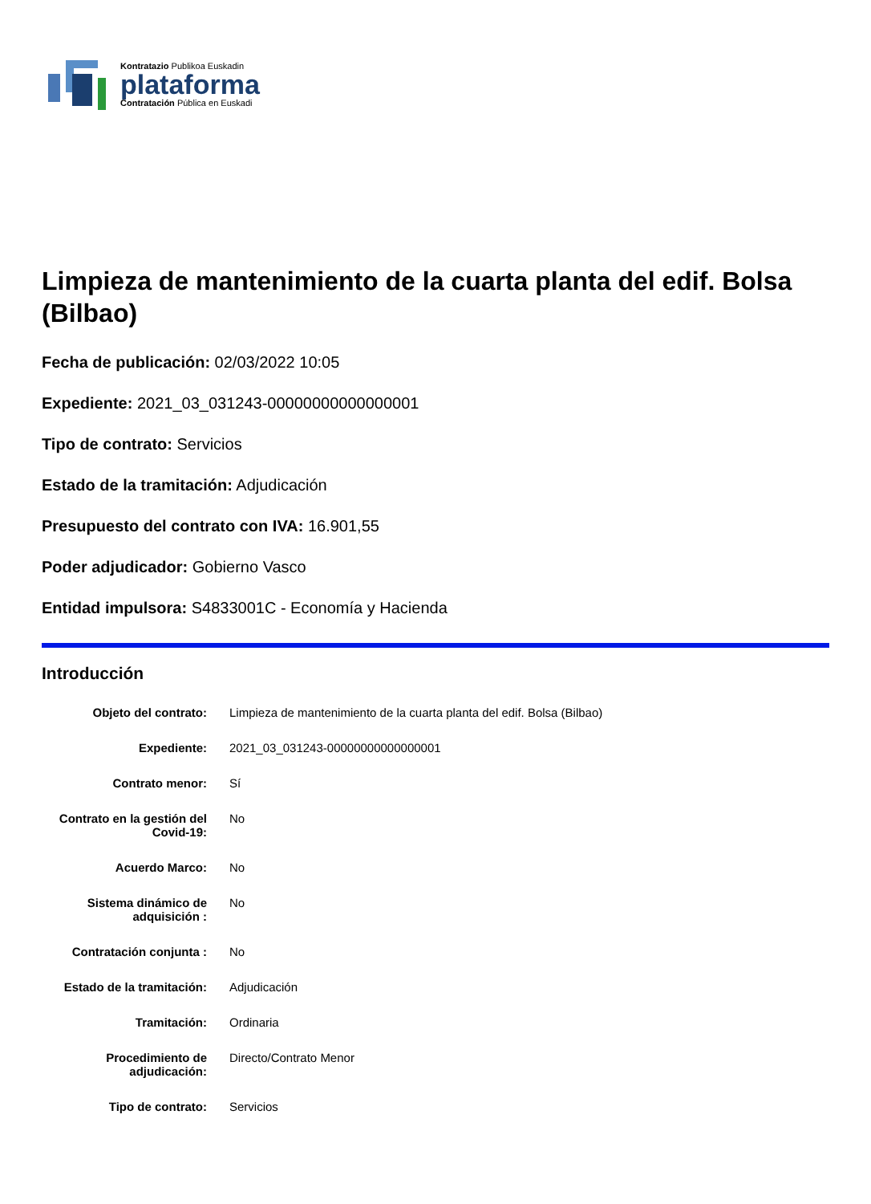Kontratazio Publikoa Euskadin
plataforma
Contratación Pública en Euskadi
Limpieza de mantenimiento de la cuarta planta del edif. Bolsa (Bilbao)
Fecha de publicación: 02/03/2022 10:05
Expediente: 2021_03_031243-00000000000000001
Tipo de contrato: Servicios
Estado de la tramitación: Adjudicación
Presupuesto del contrato con IVA: 16.901,55
Poder adjudicador: Gobierno Vasco
Entidad impulsora: S4833001C - Economía y Hacienda
Introducción
| Objeto del contrato: | Limpieza de mantenimiento de la cuarta planta del edif. Bolsa (Bilbao) |
| Expediente: | 2021_03_031243-00000000000000001 |
| Contrato menor: | Sí |
| Contrato en la gestión del Covid-19: | No |
| Acuerdo Marco: | No |
| Sistema dinámico de adquisición : | No |
| Contratación conjunta : | No |
| Estado de la tramitación: | Adjudicación |
| Tramitación: | Ordinaria |
| Procedimiento de adjudicación: | Directo/Contrato Menor |
| Tipo de contrato: | Servicios |